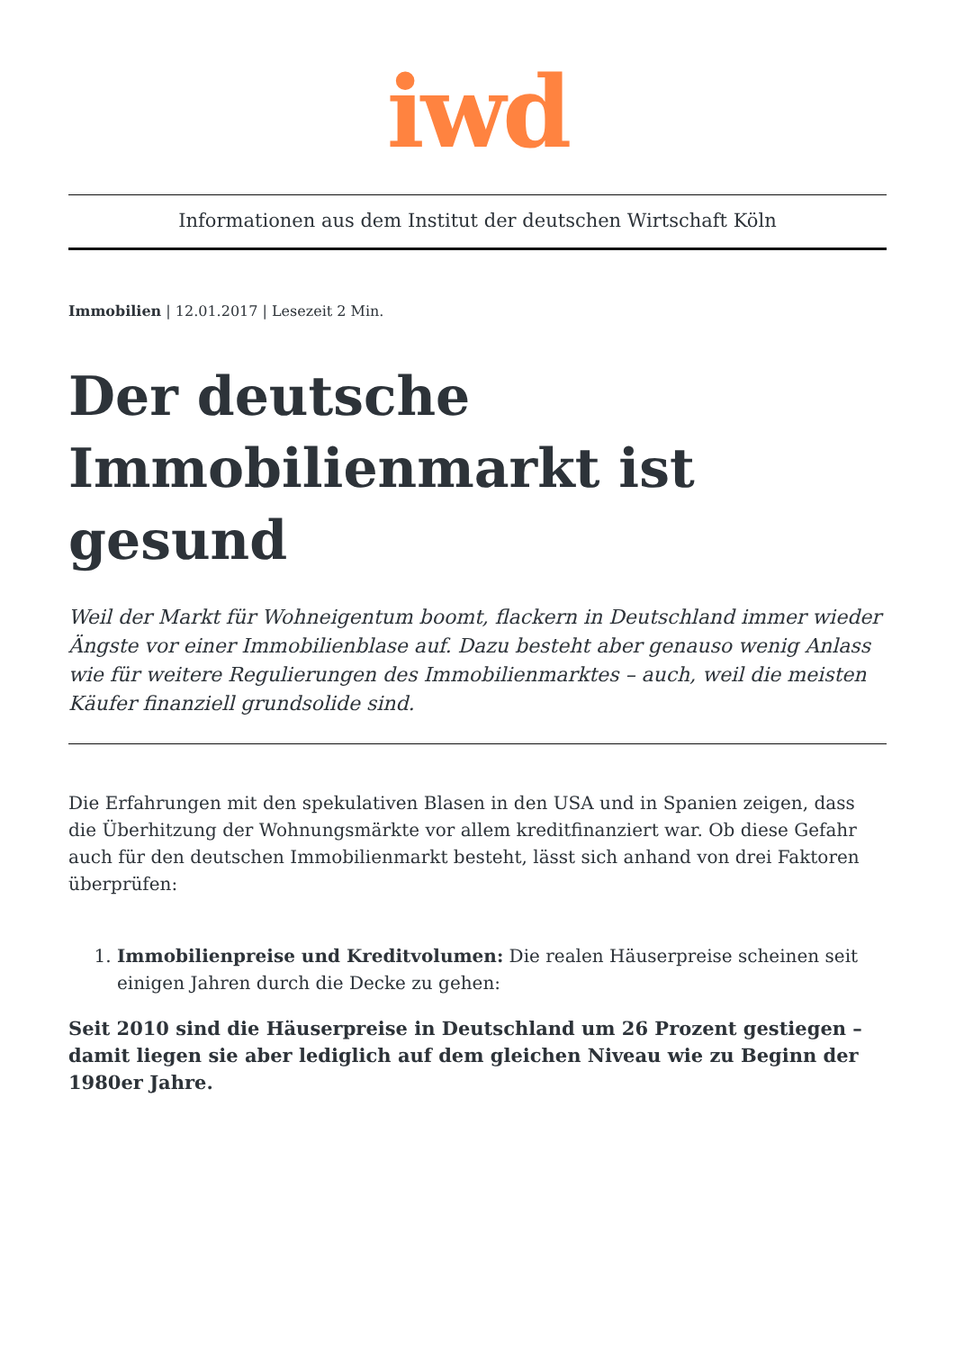iwd
Informationen aus dem Institut der deutschen Wirtschaft Köln
Immobilien | 12.01.2017 | Lesezeit 2 Min.
Der deutsche Immobilienmarkt ist gesund
Weil der Markt für Wohneigentum boomt, flackern in Deutschland immer wieder Ängste vor einer Immobilienblase auf. Dazu besteht aber genauso wenig Anlass wie für weitere Regulierungen des Immobilienmarktes – auch, weil die meisten Käufer finanziell grundsolide sind.
Die Erfahrungen mit den spekulativen Blasen in den USA und in Spanien zeigen, dass die Überhitzung der Wohnungsmärkte vor allem kreditfinanziert war. Ob diese Gefahr auch für den deutschen Immobilienmarkt besteht, lässt sich anhand von drei Faktoren überprüfen:
1. Immobilienpreise und Kreditvolumen: Die realen Häuserpreise scheinen seit einigen Jahren durch die Decke zu gehen:
Seit 2010 sind die Häuserpreise in Deutschland um 26 Prozent gestiegen – damit liegen sie aber lediglich auf dem gleichen Niveau wie zu Beginn der 1980er Jahre.